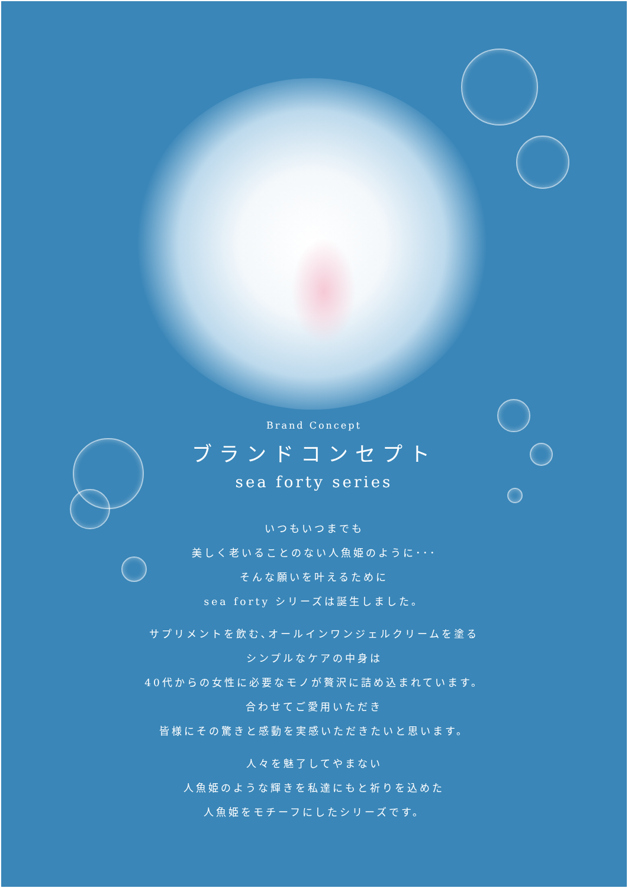Brand Concept
ブランドコンセプト
sea forty series
いつもいつまでも
美しく老いることのない人魚姫のように･･･
そんな願いを叶えるために
sea forty シリーズは誕生しました。
サプリメントを飲む､オールインワンジェルクリームを塗る
シンプルなケアの中身は
40代からの女性に必要なモノが贅沢に詰め込まれています。
合わせてご愛用いただき
皆様にその驚きと感動を実感いただきたいと思います。
人々を魅了してやまない
人魚姫のような輝きを私達にもと祈りを込めた
人魚姫をモチーフにしたシリーズです。